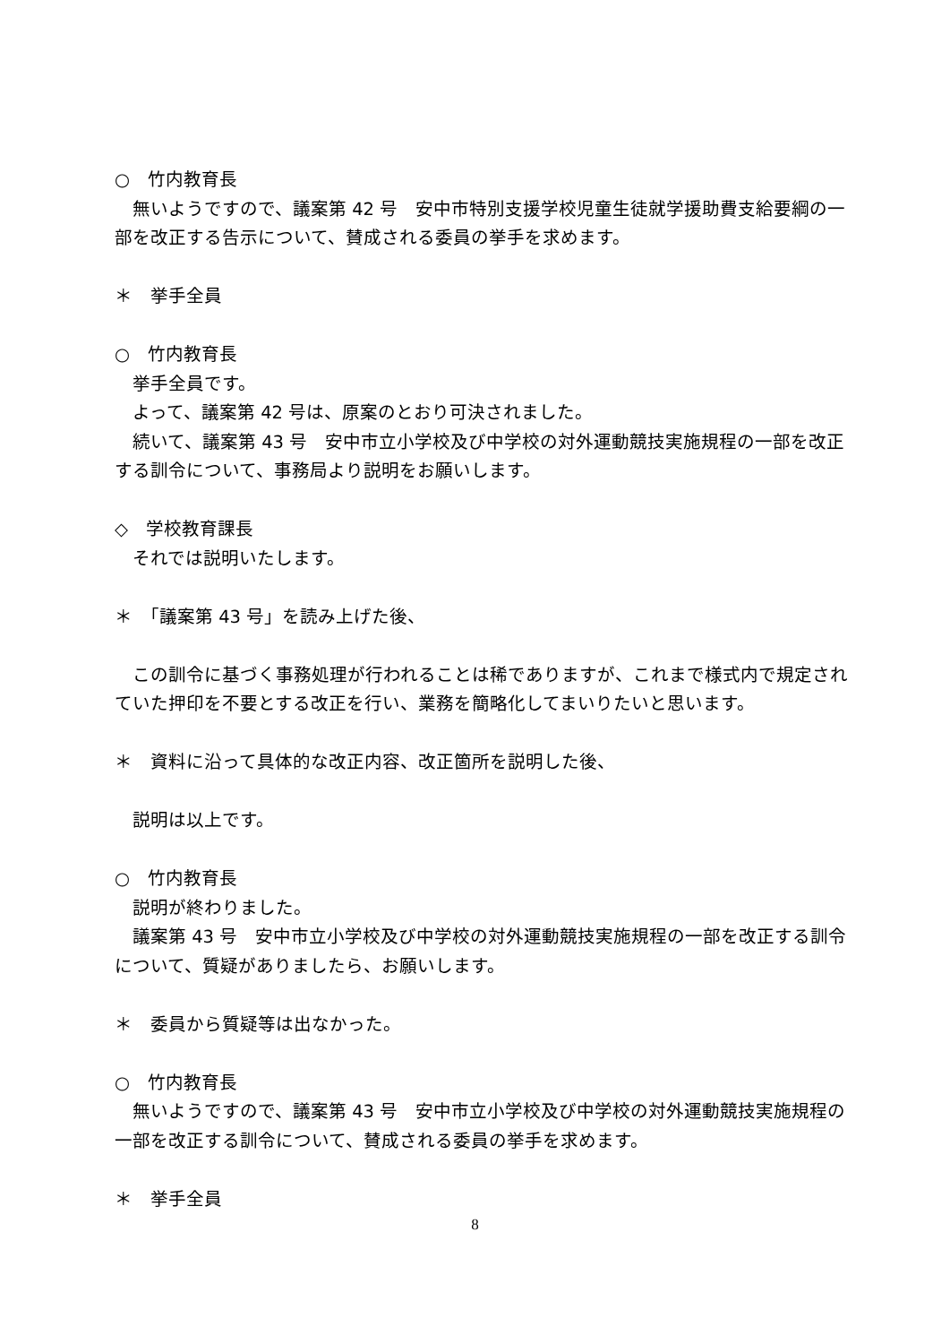○　竹内教育長
　無いようですので、議案第 42 号　安中市特別支援学校児童生徒就学援助費支給要綱の一部を改正する告示について、賛成される委員の挙手を求めます。
＊　挙手全員
○　竹内教育長
　挙手全員です。
　よって、議案第 42 号は、原案のとおり可決されました。
　続いて、議案第 43 号　安中市立小学校及び中学校の対外運動競技実施規程の一部を改正する訓令について、事務局より説明をお願いします。
◇　学校教育課長
　それでは説明いたします。
＊　「議案第 43 号」を読み上げた後、
　この訓令に基づく事務処理が行われることは稀でありますが、これまで様式内で規定されていた押印を不要とする改正を行い、業務を簡略化してまいりたいと思います。
＊　資料に沿って具体的な改正内容、改正箇所を説明した後、
　説明は以上です。
○　竹内教育長
　説明が終わりました。
　議案第 43 号　安中市立小学校及び中学校の対外運動競技実施規程の一部を改正する訓令について、質疑がありましたら、お願いします。
＊　委員から質疑等は出なかった。
○　竹内教育長
　無いようですので、議案第 43 号　安中市立小学校及び中学校の対外運動競技実施規程の一部を改正する訓令について、賛成される委員の挙手を求めます。
＊　挙手全員
8